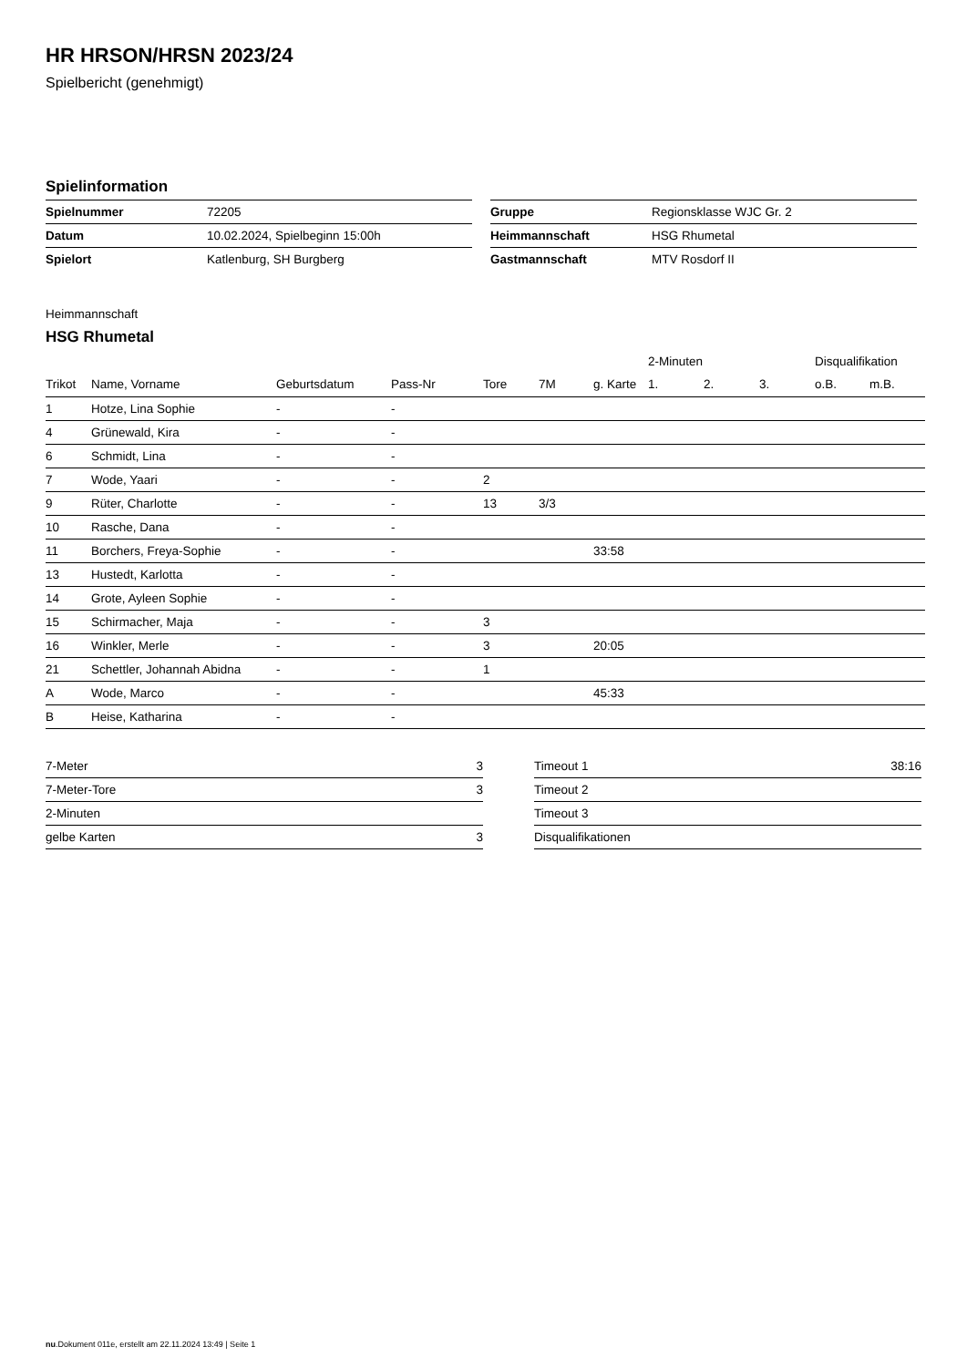HR HRSON/HRSN 2023/24
Spielbericht (genehmigt)
Spielinformation
| Spielnummer | 72205 |
| Datum | 10.02.2024, Spielbeginn 15:00h |
| Spielort | Katlenburg, SH Burgberg |
| Gruppe | Regionsklasse WJC Gr. 2 |
| Heimmannschaft | HSG Rhumetal |
| Gastmannschaft | MTV Rosdorf II |
Heimmannschaft
HSG Rhumetal
| | | | | | | | 2-Minuten | | | Disqualifikation | |
| --- | --- | --- | --- | --- | --- | --- | --- | --- | --- | --- | --- |
| Trikot | Name, Vorname | Geburtsdatum | Pass-Nr | Tore | 7M | g. Karte | 1. | 2. | 3. | o.B. | m.B. |
| 1 | Hotze, Lina Sophie | - | - | | | | | | | | |
| 4 | Grünewald, Kira | - | - | | | | | | | | |
| 6 | Schmidt, Lina | - | - | | | | | | | | |
| 7 | Wode, Yaari | - | - | 2 | | | | | | | |
| 9 | Rüter, Charlotte | - | - | 13 | 3/3 | | | | | | |
| 10 | Rasche, Dana | - | - | | | | | | | | |
| 11 | Borchers, Freya-Sophie | - | - | | | 33:58 | | | | | |
| 13 | Hustedt, Karlotta | - | - | | | | | | | | |
| 14 | Grote, Ayleen Sophie | - | - | | | | | | | | |
| 15 | Schirmacher, Maja | - | - | 3 | | | | | | | |
| 16 | Winkler, Merle | - | - | 3 | | 20:05 | | | | | |
| 21 | Schettler, Johannah Abidna | - | - | 1 | | | | | | | |
| A | Wode, Marco | - | - | | | 45:33 | | | | | |
| B | Heise, Katharina | - | - | | | | | | | | |
| 7-Meter | 3 |
| 7-Meter-Tore | 3 |
| 2-Minuten | |
| gelbe Karten | 3 |
| Timeout 1 | 38:16 |
| Timeout 2 | |
| Timeout 3 | |
| Disqualifikationen | |
nu.Dokument 011e, erstellt am 22.11.2024 13:49 | Seite 1